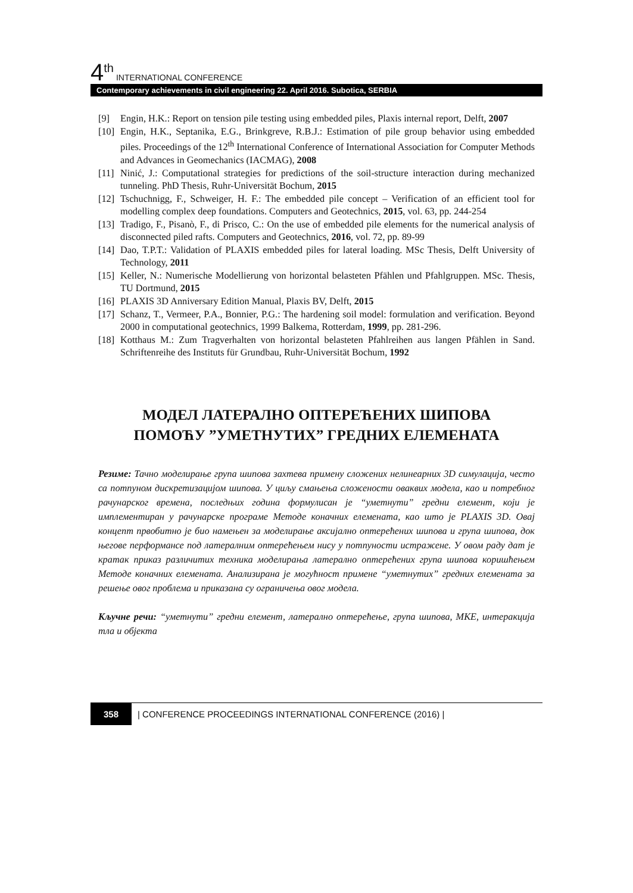4<sup>th</sup> INTERNATIONAL CONFERENCE
Contemporary achievements in civil engineering 22. April 2016. Subotica, SERBIA
[9] Engin, H.K.: Report on tension pile testing using embedded piles, Plaxis internal report, Delft, 2007
[10] Engin, H.K., Septanika, E.G., Brinkgreve, R.B.J.: Estimation of pile group behavior using embedded piles. Proceedings of the 12<sup>th</sup> International Conference of International Association for Computer Methods and Advances in Geomechanics (IACMAG), 2008
[11] Ninić, J.: Computational strategies for predictions of the soil-structure interaction during mechanized tunneling. PhD Thesis, Ruhr-Universität Bochum, 2015
[12] Tschuchnigg, F., Schweiger, H. F.: The embedded pile concept – Verification of an efficient tool for modelling complex deep foundations. Computers and Geotechnics, 2015, vol. 63, pp. 244-254
[13] Tradigo, F., Pisanò, F., di Prisco, C.: On the use of embedded pile elements for the numerical analysis of disconnected piled rafts. Computers and Geotechnics, 2016, vol. 72, pp. 89-99
[14] Dao, T.P.T.: Validation of PLAXIS embedded piles for lateral loading. MSc Thesis, Delft University of Technology, 2011
[15] Keller, N.: Numerische Modellierung von horizontal belasteten Pfählen und Pfahlgruppen. MSc. Thesis, TU Dortmund, 2015
[16] PLAXIS 3D Anniversary Edition Manual, Plaxis BV, Delft, 2015
[17] Schanz, T., Vermeer, P.A., Bonnier, P.G.: The hardening soil model: formulation and verification. Beyond 2000 in computational geotechnics, 1999 Balkema, Rotterdam, 1999, pp. 281-296.
[18] Kotthaus M.: Zum Tragverhalten von horizontal belasteten Pfahlreihen aus langen Pfählen in Sand. Schriftenreihe des Instituts für Grundbau, Ruhr-Universität Bochum, 1992
МОДЕЛ ЛАТЕРАЛНО ОПТЕРЕЋЕНИХ ШИПОВА
ПОМОЋУ ”УМЕТНУТИХ” ГРЕДНИХ ЕЛЕМЕНАТА
Резиме: Тачно моделирање група шипова захтева примену сложених нелинеарних 3D симулација, често са потпуном дискретизацијом шипова. У циљу смањења сложености оваквих модела, као и потребног рачунарског времена, последњих година формулисан је “уметнути” гредни елемент, који је имплементиран у рачунарске програме Методе коначних елемената, као што је PLAXIS 3D. Овај концепт првобитно је био намењен за моделирање аксијално оптерећених шипова и група шипова, док његове перформансе под латералним оптерећењем нису у потпуности истражене. У овом раду дат је кратак приказ различитих техника моделирања латерално оптерећених група шипова коришћењем Методе коначних елемената. Анализирана је могућност примене “уметнутих” гредних елемената за решење овог проблема и приказана су ограничења овог модела.
Кључне речи: “уметнути” гредни елемент, латерално оптерећење, група шипова, МКЕ, интеракција тла и објекта
358 | CONFERENCE PROCEEDINGS INTERNATIONAL CONFERENCE (2016) |